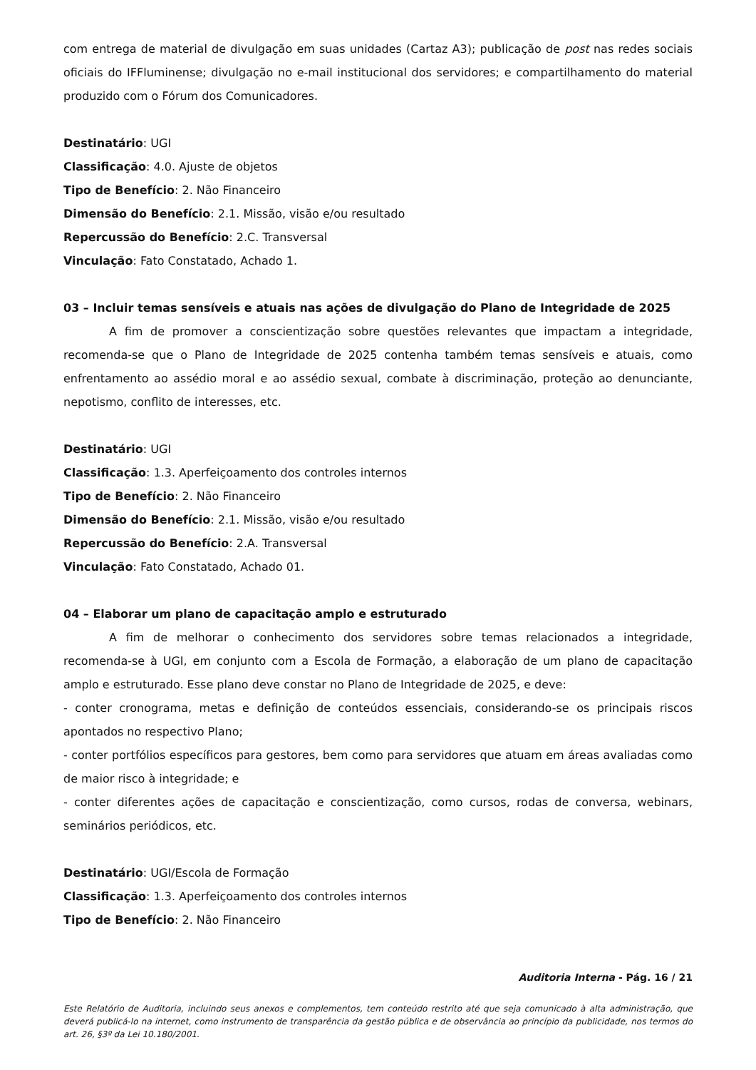com entrega de material de divulgação em suas unidades (Cartaz A3); publicação de post nas redes sociais oficiais do IFFluminense; divulgação no e-mail institucional dos servidores; e compartilhamento do material produzido com o Fórum dos Comunicadores.
Destinatário: UGI
Classificação: 4.0. Ajuste de objetos
Tipo de Benefício: 2. Não Financeiro
Dimensão do Benefício: 2.1. Missão, visão e/ou resultado
Repercussão do Benefício: 2.C. Transversal
Vinculação: Fato Constatado, Achado 1.
03 – Incluir temas sensíveis e atuais nas ações de divulgação do Plano de Integridade de 2025
A fim de promover a conscientização sobre questões relevantes que impactam a integridade, recomenda-se que o Plano de Integridade de 2025 contenha também temas sensíveis e atuais, como enfrentamento ao assédio moral e ao assédio sexual, combate à discriminação, proteção ao denunciante, nepotismo, conflito de interesses, etc.
Destinatário: UGI
Classificação: 1.3. Aperfeiçoamento dos controles internos
Tipo de Benefício: 2. Não Financeiro
Dimensão do Benefício: 2.1. Missão, visão e/ou resultado
Repercussão do Benefício: 2.A. Transversal
Vinculação: Fato Constatado, Achado 01.
04 – Elaborar um plano de capacitação amplo e estruturado
A fim de melhorar o conhecimento dos servidores sobre temas relacionados a integridade, recomenda-se à UGI, em conjunto com a Escola de Formação, a elaboração de um plano de capacitação amplo e estruturado. Esse plano deve constar no Plano de Integridade de 2025, e deve:
- conter cronograma, metas e definição de conteúdos essenciais, considerando-se os principais riscos apontados no respectivo Plano;
- conter portfólios específicos para gestores, bem como para servidores que atuam em áreas avaliadas como de maior risco à integridade; e
- conter diferentes ações de capacitação e conscientização, como cursos, rodas de conversa, webinars, seminários periódicos, etc.
Destinatário: UGI/Escola de Formação
Classificação: 1.3. Aperfeiçoamento dos controles internos
Tipo de Benefício: 2. Não Financeiro
Auditoria Interna - Pág. 16 / 21
Este Relatório de Auditoria, incluindo seus anexos e complementos, tem conteúdo restrito até que seja comunicado à alta administração, que deverá publicá-lo na internet, como instrumento de transparência da gestão pública e de observância ao princípio da publicidade, nos termos do art. 26, §3º da Lei 10.180/2001.